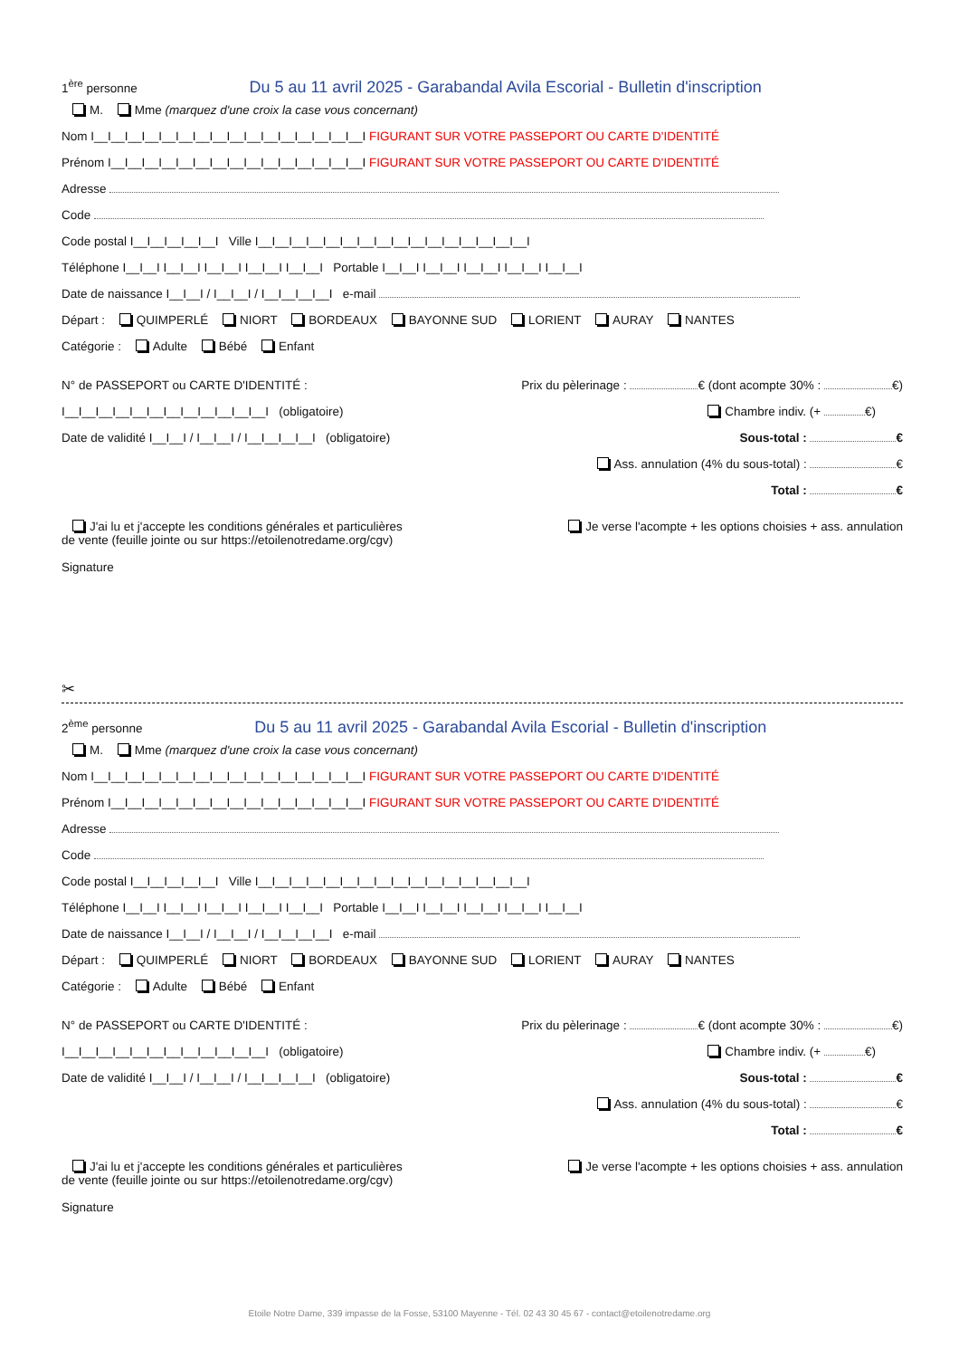1<sup>ère</sup> personne Du 5 au 11 avril 2025 - Garabandal Avila Escorial - Bulletin d'inscription
M. Mme (marquez d'une croix la case vous concernant)
Nom I__I__I__I__I__I__I__I__I__I__I__I__I__I__I__I__I FIGURANT SUR VOTRE PASSEPORT OU CARTE D'IDENTITÉ
Prénom I__I__I__I__I__I__I__I__I__I__I__I__I__I__I__I FIGURANT SUR VOTRE PASSEPORT OU CARTE D'IDENTITÉ
Adresse
Code
Code postal I__I__I__I__I__I Ville I__I__I__I__I__I__I__I__I__I__I__I__I__I__I__I__I
Téléphone I__I__I I__I__I I__I__I I__I__I I__I__I Portable I__I__I I__I__I I__I__I I__I__I I__I__I
Date de naissance I__I__I / I__I__I / I__I__I__I__I e-mail
Départ : QUIMPERLÉ NIORT BORDEAUX BAYONNE SUD LORIENT AURAY NANTES
Catégorie : Adulte Bébé Enfant
N° de PASSEPORT ou CARTE D'IDENTITÉ :
I__I__I__I__I__I__I__I__I__I__I__I__I (obligatoire)
Date de validité I__I__I / I__I__I / I__I__I__I__I (obligatoire)
Prix du pèlerinage : € (dont acompte 30% : €)
Chambre indiv. (+ €)
Sous-total : €
Ass. annulation (4% du sous-total) : €
Total : €
J'ai lu et j'accepte les conditions générales et particulières
de vente (feuille jointe ou sur https://etoilenotredame.org/cgv)
Je verse l'acompte + les options choisies + ass. annulation
Signature
✂
2<sup>ème</sup> personne Du 5 au 11 avril 2025 - Garabandal Avila Escorial - Bulletin d'inscription
M. Mme (marquez d'une croix la case vous concernant)
Nom I__I__I__I__I__I__I__I__I__I__I__I__I__I__I__I__I FIGURANT SUR VOTRE PASSEPORT OU CARTE D'IDENTITÉ
Prénom I__I__I__I__I__I__I__I__I__I__I__I__I__I__I__I FIGURANT SUR VOTRE PASSEPORT OU CARTE D'IDENTITÉ
Adresse
Code
Code postal I__I__I__I__I__I Ville I__I__I__I__I__I__I__I__I__I__I__I__I__I__I__I__I
Téléphone I__I__I I__I__I I__I__I I__I__I I__I__I Portable I__I__I I__I__I I__I__I I__I__I I__I__I
Date de naissance I__I__I / I__I__I / I__I__I__I__I e-mail
Départ : QUIMPERLÉ NIORT BORDEAUX BAYONNE SUD LORIENT AURAY NANTES
Catégorie : Adulte Bébé Enfant
N° de PASSEPORT ou CARTE D'IDENTITÉ :
I__I__I__I__I__I__I__I__I__I__I__I__I (obligatoire)
Date de validité I__I__I / I__I__I / I__I__I__I__I (obligatoire)
Prix du pèlerinage : € (dont acompte 30% : €)
Chambre indiv. (+ €)
Sous-total : €
Ass. annulation (4% du sous-total) : €
Total : €
J'ai lu et j'accepte les conditions générales et particulières
de vente (feuille jointe ou sur https://etoilenotredame.org/cgv)
Je verse l'acompte + les options choisies + ass. annulation
Signature
Etoile Notre Dame, 339 impasse de la Fosse, 53100 Mayenne - Tél. 02 43 30 45 67 - contact@etoilenotredame.org